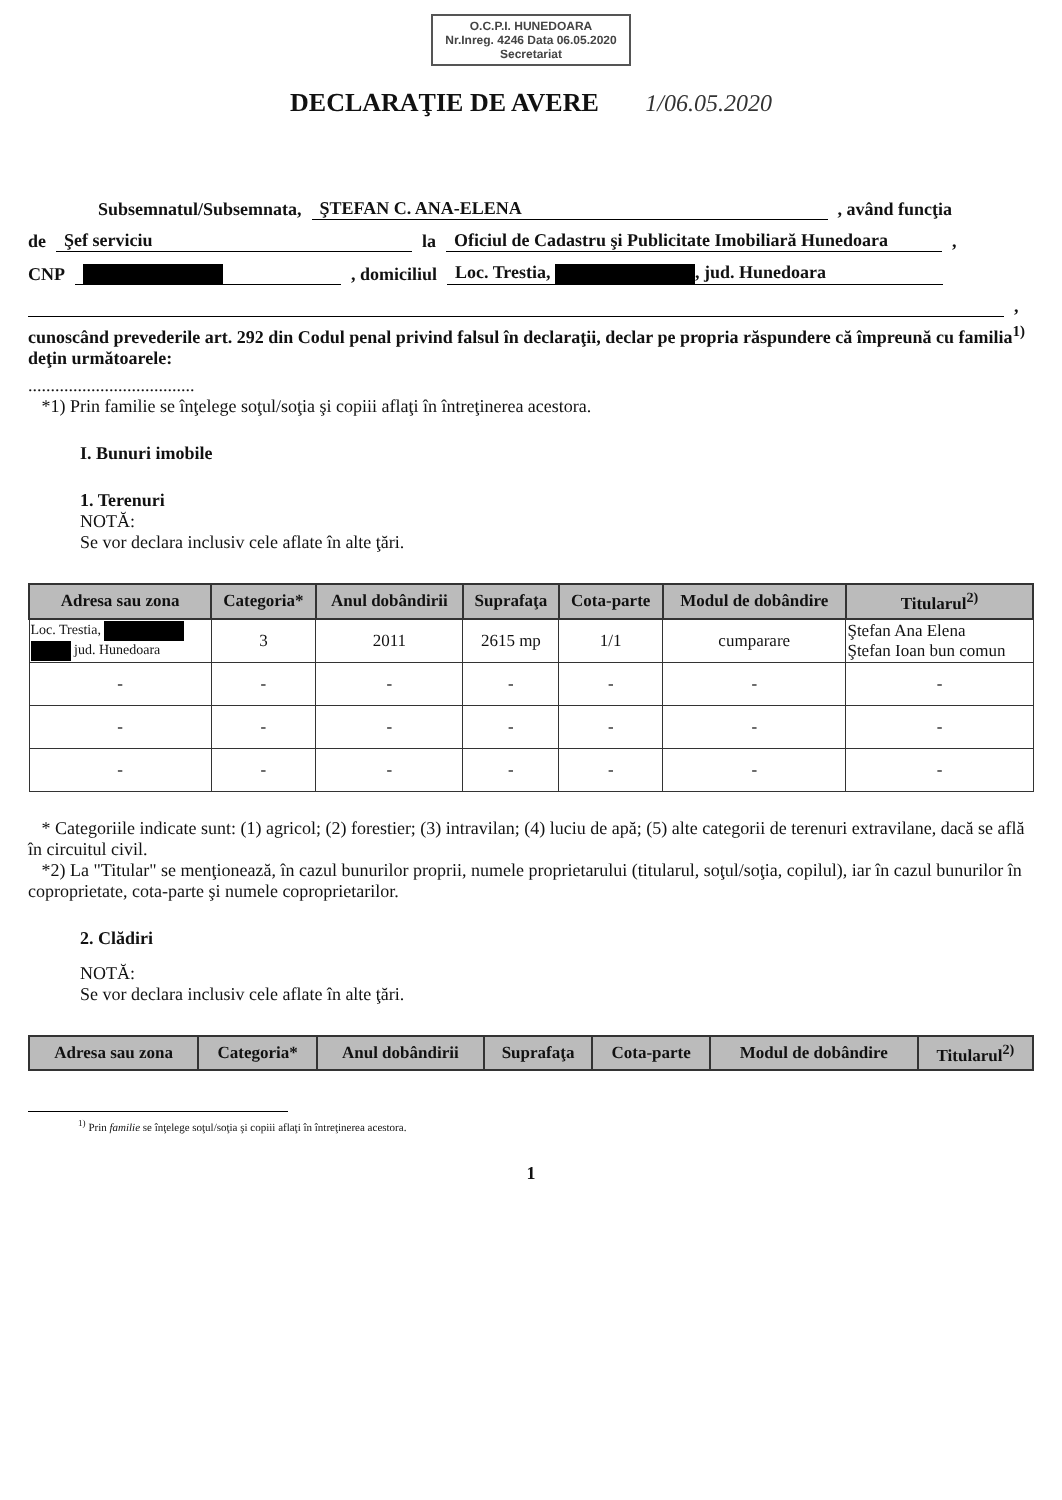O.C.P.I. HUNEDOARA
Nr.Inreg. 4246 Data 06.05.2020
Secretariat
DECLARAŢIE DE AVERE 1/06.05.2020
Subsemnatul/Subsemnata, ŞTEFAN C. ANA-ELENA, având funcţia
de Şef serviciu la Oficiul de Cadastru şi Publicitate Imobiliară Hunedoara,
CNP , domiciliul Loc. Trestia, , jud. Hunedoara
,
cunoscând prevederile art. 292 din Codul penal privind falsul în declaraţii, declar pe propria răspundere că împreună cu familia<sup>1)</sup> deţin următoarele:
.....................................
*1) Prin familie se înţelege soţul/soţia şi copiii aflaţi în întreţinerea acestora.
I. Bunuri imobile
1. Terenuri
NOTĂ:
Se vor declara inclusiv cele aflate în alte ţări.
| Adresa sau zona | Categoria* | Anul dobândirii | Suprafaţa | Cota-parte | Modul de dobândire | Titularul<sup>2)</sup> |
| --- | --- | --- | --- | --- | --- | --- |
| Loc. Trestia, jud. Hunedoara | 3 | 2011 | 2615 mp | 1/1 | cumparare | Ştefan Ana Elena Ştefan Ioan bun comun |
| - | - | - | - | - | - | - |
| - | - | - | - | - | - | - |
| - | - | - | - | - | - | - |
* Categoriile indicate sunt: (1) agricol; (2) forestier; (3) intravilan; (4) luciu de apă; (5) alte categorii de terenuri extravilane, dacă se află în circuitul civil.
*2) La "Titular" se menţionează, în cazul bunurilor proprii, numele proprietarului (titularul, soţul/soţia, copilul), iar în cazul bunurilor în coproprietate, cota-parte şi numele coproprietarilor.
2. Clădiri
NOTĂ:
Se vor declara inclusiv cele aflate în alte ţări.
| Adresa sau zona | Categoria* | Anul dobândirii | Suprafaţa | Cota-parte | Modul de dobândire | Titularul<sup>2)</sup> |
| --- | --- | --- | --- | --- | --- | --- |
<sup>1)</sup> Prin familie se înţelege soţul/soţia şi copiii aflaţi în întreţinerea acestora.
1